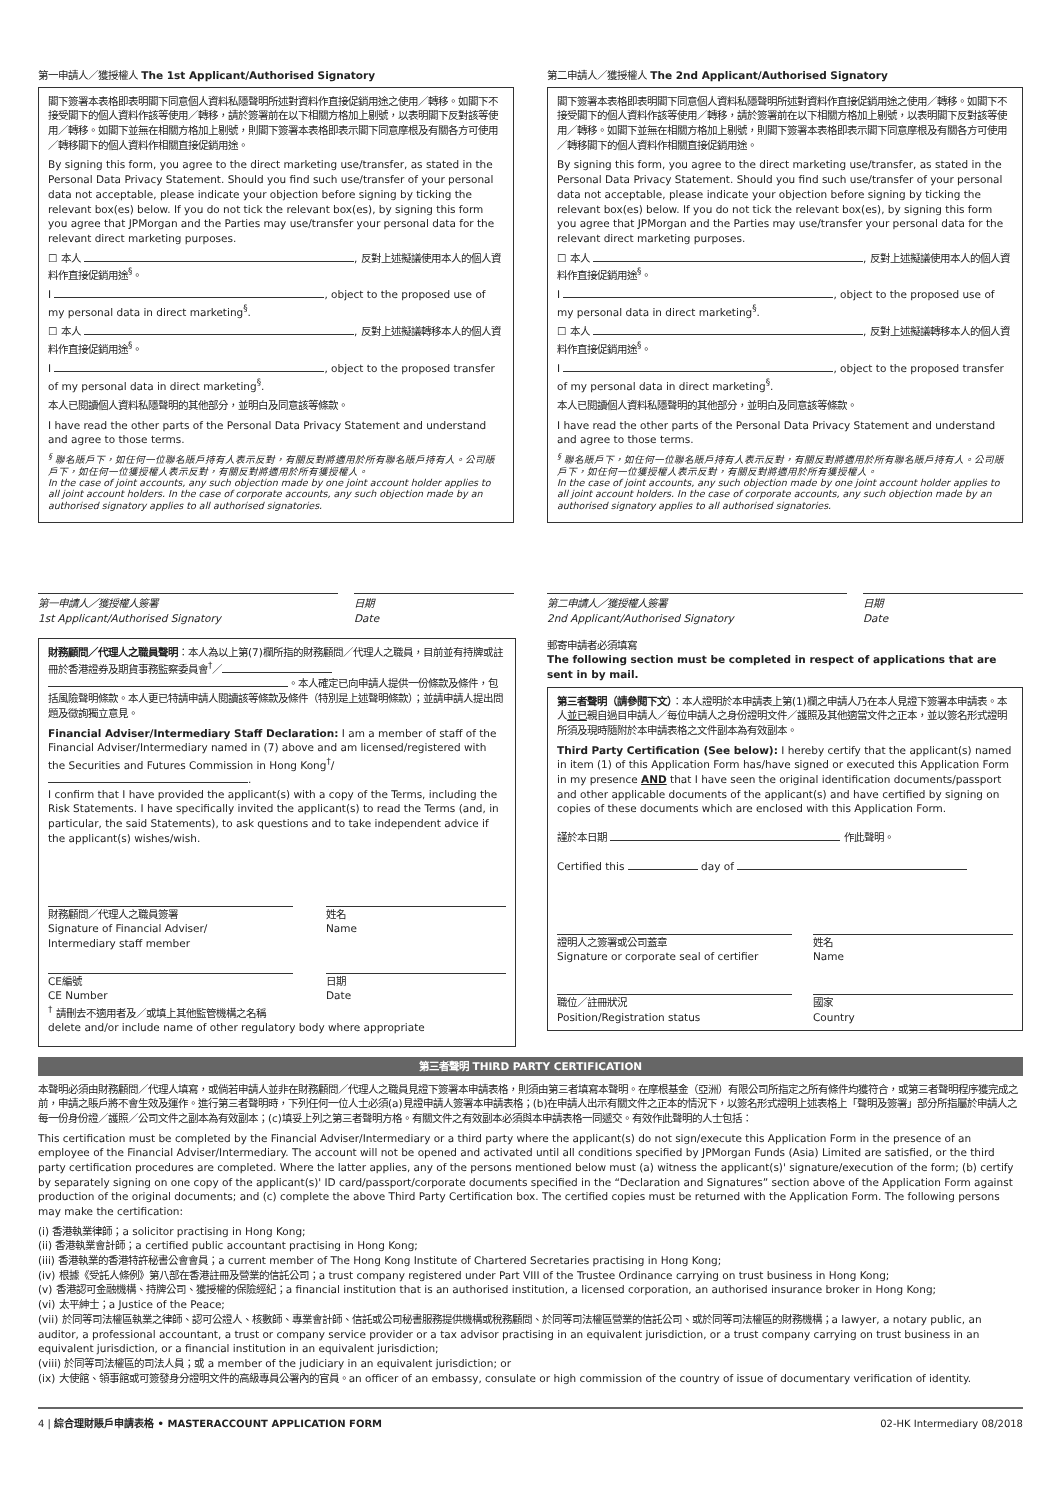第一申請人／獲授權人 The 1st Applicant/Authorised Signatory
閣下簽署本表格即表明閣下同意個人資料私隱聲明所述對資料作直接促銷用途之使用／轉移。如閣下不接受閣下的個人資料作該等使用／轉移，請於簽署前在以下相關方格加上剔號，以表明閣下反對該等使用／轉移。如閣下並無在相關方格加上剔號，則閣下簽署本表格即表示閣下同意摩根及有關各方可使用／轉移閣下的個人資料作相關直接促銷用途。
By signing this form, you agree to the direct marketing use/transfer, as stated in the Personal Data Privacy Statement. Should you find such use/transfer of your personal data not acceptable, please indicate your objection before signing by ticking the relevant box(es) below. If you do not tick the relevant box(es), by signing this form you agree that JPMorgan and the Parties may use/transfer your personal data for the relevant direct marketing purposes.
☐ 本人 , 反對上述擬議使用本人的個人資料作直接促銷用途<sup>§</sup>。
I , object to the proposed use of my personal data in direct marketing<sup>§</sup>.
☐ 本人 , 反對上述擬議轉移本人的個人資料作直接促銷用途<sup>§</sup>。
I , object to the proposed transfer of my personal data in direct marketing<sup>§</sup>.
本人已閱讀個人資料私隱聲明的其他部分，並明白及同意該等條款。
I have read the other parts of the Personal Data Privacy Statement and understand and agree to those terms.
<sup>§</sup> 聯名賬戶下，如任何一位聯名賬戶持有人表示反對，有關反對將適用於所有聯名賬戶持有人。公司賬戶下，如任何一位獲授權人表示反對，有關反對將適用於所有獲授權人。
In the case of joint accounts, any such objection made by one joint account holder applies to all joint account holders. In the case of corporate accounts, any such objection made by an authorised signatory applies to all authorised signatories.
第一申請人／獲授權人簽署
1st Applicant/Authorised Signatory
日期
Date
第二申請人／獲授權人 The 2nd Applicant/Authorised Signatory
閣下簽署本表格即表明閣下同意個人資料私隱聲明所述對資料作直接促銷用途之使用／轉移。如閣下不接受閣下的個人資料作該等使用／轉移，請於簽署前在以下相關方格加上剔號，以表明閣下反對該等使用／轉移。如閣下並無在相關方格加上剔號，則閣下簽署本表格即表示閣下同意摩根及有關各方可使用／轉移閣下的個人資料作相關直接促銷用途。
By signing this form, you agree to the direct marketing use/transfer, as stated in the Personal Data Privacy Statement. Should you find such use/transfer of your personal data not acceptable, please indicate your objection before signing by ticking the relevant box(es) below. If you do not tick the relevant box(es), by signing this form you agree that JPMorgan and the Parties may use/transfer your personal data for the relevant direct marketing purposes.
☐ 本人 , 反對上述擬議使用本人的個人資料作直接促銷用途<sup>§</sup>。
I , object to the proposed use of my personal data in direct marketing<sup>§</sup>.
☐ 本人 , 反對上述擬議轉移本人的個人資料作直接促銷用途<sup>§</sup>。
I , object to the proposed transfer of my personal data in direct marketing<sup>§</sup>.
本人已閱讀個人資料私隱聲明的其他部分，並明白及同意該等條款。
I have read the other parts of the Personal Data Privacy Statement and understand and agree to those terms.
<sup>§</sup> 聯名賬戶下，如任何一位聯名賬戶持有人表示反對，有關反對將適用於所有聯名賬戶持有人。公司賬戶下，如任何一位獲授權人表示反對，有關反對將適用於所有獲授權人。
In the case of joint accounts, any such objection made by one joint account holder applies to all joint account holders. In the case of corporate accounts, any such objection made by an authorised signatory applies to all authorised signatories.
第二申請人／獲授權人簽署
2nd Applicant/Authorised Signatory
日期
Date
財務顧問／代理人之職員聲明：本人為以上第(7)欄所指的財務顧問／代理人之職員，目前並有持牌或註冊於香港證券及期貨事務監察委員會<sup>†</sup>／ 。本人確定已向申請人提供一份條款及條件，包括風險聲明條款。本人更已特請申請人閱讀該等條款及條件（特別是上述聲明條款）；並請申請人提出問題及徵詢獨立意見。
Financial Adviser/Intermediary Staff Declaration: I am a member of staff of the Financial Adviser/Intermediary named in (7) above and am licensed/registered with the Securities and Futures Commission in Hong Kong<sup>†</sup>/ .
I confirm that I have provided the applicant(s) with a copy of the Terms, including the Risk Statements. I have specifically invited the applicant(s) to read the Terms (and, in particular, the said Statements), to ask questions and to take independent advice if the applicant(s) wishes/wish.
財務顧問／代理人之職員簽署
Signature of Financial Adviser/
Intermediary staff member
姓名
Name
CE編號
CE Number
日期
Date
<sup>†</sup> 請刪去不適用者及／或填上其他監管機構之名稱
delete and/or include name of other regulatory body where appropriate
郵寄申請者必須填寫
The following section must be completed in respect of applications that are sent in by mail.
第三者聲明（請參閱下文）：本人證明於本申請表上第(1)欄之申請人乃在本人見證下簽署本申請表。本人並已親自過目申請人／每位申請人之身份證明文件／護照及其他適當文件之正本，並以簽名形式證明所須及現時隨附於本申請表格之文件副本為有效副本。
Third Party Certification (See below): I hereby certify that the applicant(s) named in item (1) of this Application Form has/have signed or executed this Application Form in my presence AND that I have seen the original identification documents/passport and other applicable documents of the applicant(s) and have certified by signing on copies of these documents which are enclosed with this Application Form.
謹於本日期 作此聲明。
Certified this day of
證明人之簽署或公司蓋章
Signature or corporate seal of certifier
姓名
Name
職位／註冊狀況
Position/Registration status
國家
Country
第三者聲明 THIRD PARTY CERTIFICATION
本聲明必須由財務顧問／代理人填寫，或倘若申請人並非在財務顧問／代理人之職員見證下簽署本申請表格，則須由第三者填寫本聲明。在摩根基金（亞洲）有限公司所指定之所有條件均獲符合，或第三者聲明程序獲完成之前，申請之賬戶將不會生效及運作。進行第三者聲明時，下列任何一位人士必須(a)見證申請人簽署本申請表格；(b)在申請人出示有關文件之正本的情況下，以簽名形式證明上述表格上「聲明及簽署」部分所指屬於申請人之每一份身份證／護照／公司文件之副本為有效副本；(c)填妥上列之第三者聲明方格。有關文件之有效副本必須與本申請表格一同遞交。有效作此聲明的人士包括：
This certification must be completed by the Financial Adviser/Intermediary or a third party where the applicant(s) do not sign/execute this Application Form in the presence of an employee of the Financial Adviser/Intermediary. The account will not be opened and activated until all conditions specified by JPMorgan Funds (Asia) Limited are satisfied, or the third party certification procedures are completed. Where the latter applies, any of the persons mentioned below must (a) witness the applicant(s)' signature/execution of the form; (b) certify by separately signing on one copy of the applicant(s)' ID card/passport/corporate documents specified in the “Declaration and Signatures” section above of the Application Form against production of the original documents; and (c) complete the above Third Party Certification box. The certified copies must be returned with the Application Form. The following persons may make the certification:
(i) 香港執業律師；a solicitor practising in Hong Kong;
(ii) 香港執業會計師；a certified public accountant practising in Hong Kong;
(iii) 香港執業的香港特許秘書公會會員；a current member of The Hong Kong Institute of Chartered Secretaries practising in Hong Kong;
(iv) 根據《受託人條例》第八部在香港註冊及營業的信託公司；a trust company registered under Part VIII of the Trustee Ordinance carrying on trust business in Hong Kong;
(v) 香港認可金融機構、持牌公司、獲授權的保險經紀；a financial institution that is an authorised institution, a licensed corporation, an authorised insurance broker in Hong Kong;
(vi) 太平紳士；a Justice of the Peace;
(vii) 於同等司法權區執業之律師、認可公證人、核數師、專業會計師、信託或公司秘書服務提供機構或稅務顧問、於同等司法權區營業的信託公司、或於同等司法權區的財務機構；a lawyer, a notary public, an auditor, a professional accountant, a trust or company service provider or a tax advisor practising in an equivalent jurisdiction, or a trust company carrying on trust business in an equivalent jurisdiction, or a financial institution in an equivalent jurisdiction;
(viii) 於同等司法權區的司法人員；或 a member of the judiciary in an equivalent jurisdiction; or
(ix) 大使館、領事館或可簽發身分證明文件的高級專員公署內的官員。an officer of an embassy, consulate or high commission of the country of issue of documentary verification of identity.
4 | 綜合理財賬戶申請表格 • MASTERACCOUNT APPLICATION FORM 02-HK Intermediary 08/2018